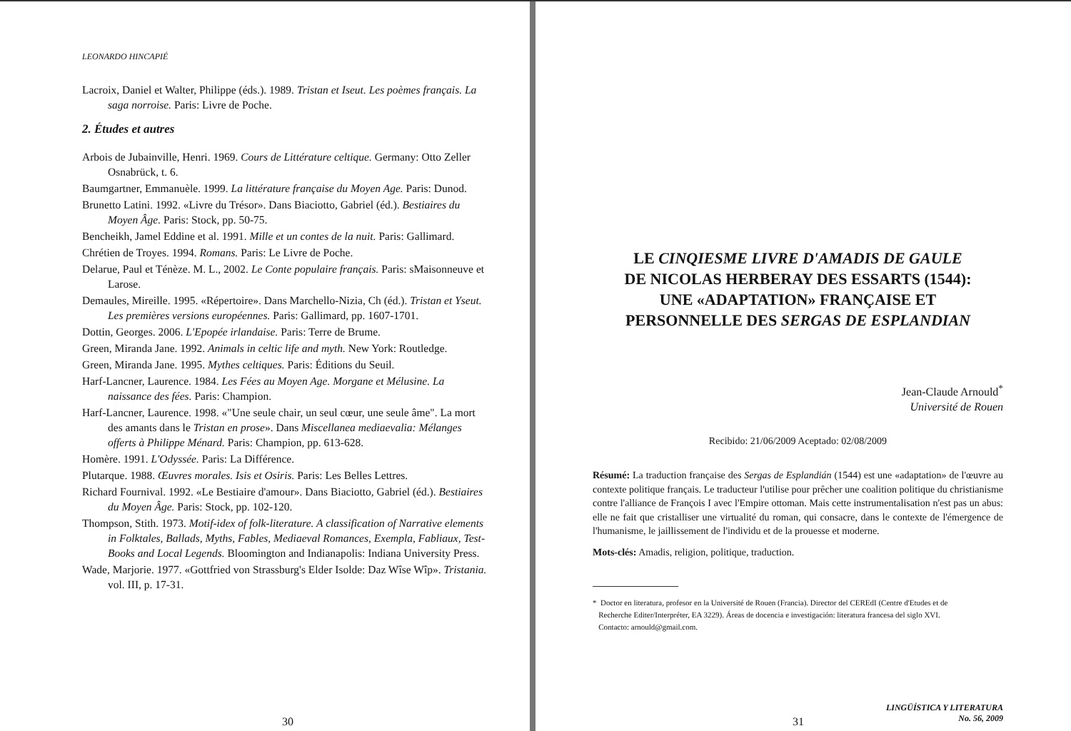LEONARDO HINCAPIÉ
Lacroix, Daniel et Walter, Philippe (éds.). 1989. Tristan et Iseut. Les poèmes français. La saga norroise. Paris: Livre de Poche.
2. Études et autres
Arbois de Jubainville, Henri. 1969. Cours de Littérature celtique. Germany: Otto Zeller Osnabrück, t. 6.
Baumgartner, Emmanuèle. 1999. La littérature française du Moyen Age. Paris: Dunod.
Brunetto Latini. 1992. «Livre du Trésor». Dans Biaciotto, Gabriel (éd.). Bestiaires du Moyen Âge. Paris: Stock, pp. 50-75.
Bencheikh, Jamel Eddine et al. 1991. Mille et un contes de la nuit. Paris: Gallimard.
Chrétien de Troyes. 1994. Romans. Paris: Le Livre de Poche.
Delarue, Paul et Ténèze. M. L., 2002. Le Conte populaire français. Paris: sMaisonneuve et Larose.
Demaules, Mireille. 1995. «Répertoire». Dans Marchello-Nizia, Ch (éd.). Tristan et Yseut. Les premières versions européennes. Paris: Gallimard, pp. 1607-1701.
Dottin, Georges. 2006. L'Epopée irlandaise. Paris: Terre de Brume.
Green, Miranda Jane. 1992. Animals in celtic life and myth. New York: Routledge.
Green, Miranda Jane. 1995. Mythes celtiques. Paris: Éditions du Seuil.
Harf-Lancner, Laurence. 1984. Les Fées au Moyen Age. Morgane et Mélusine. La naissance des fées. Paris: Champion.
Harf-Lancner, Laurence. 1998. «"Une seule chair, un seul cœur, une seule âme". La mort des amants dans le Tristan en prose». Dans Miscellanea mediaevalia: Mélanges offerts à Philippe Ménard. Paris: Champion, pp. 613-628.
Homère. 1991. L'Odyssée. Paris: La Différence.
Plutarque. 1988. Œuvres morales. Isis et Osiris. Paris: Les Belles Lettres.
Richard Fournival. 1992. «Le Bestiaire d'amour». Dans Biaciotto, Gabriel (éd.). Bestiaires du Moyen Âge. Paris: Stock, pp. 102-120.
Thompson, Stith. 1973. Motif-idex of folk-literature. A classification of Narrative elements in Folktales, Ballads, Myths, Fables, Mediaeval Romances, Exempla, Fabliaux, Test-Books and Local Legends. Bloomington and Indianapolis: Indiana University Press.
Wade, Marjorie. 1977. «Gottfried von Strassburg's Elder Isolde: Daz Wîse Wîp». Tristania. vol. III, p. 17-31.
30
LE CINQIESME LIVRE D'AMADIS DE GAULE
DE NICOLAS HERBERAY DES ESSARTS (1544):
UNE «ADAPTATION» FRANÇAISE ET
PERSONNELLE DES SERGAS DE ESPLANDIAN
Jean-Claude Arnould<sup>*</sup>
Université de Rouen
Recibido: 21/06/2009 Aceptado: 02/08/2009
Résumé: La traduction française des Sergas de Esplandián (1544) est une «adaptation» de l'œuvre au contexte politique français. Le traducteur l'utilise pour prêcher une coalition politique du christianisme contre l'alliance de François I avec l'Empire ottoman. Mais cette instrumentalisation n'est pas un abus: elle ne fait que cristalliser une virtualité du roman, qui consacre, dans le contexte de l'émergence de l'humanisme, le jaillissement de l'individu et de la prouesse et moderne.
Mots-clés: Amadis, religion, politique, traduction.
* Doctor en literatura, profesor en la Université de Rouen (Francia). Director del CEREdI (Centre d'Etudes et de
Recherche Editer/Interpréter, EA 3229). Áreas de docencia e investigación: literatura francesa del siglo XVI.
Contacto: arnould@gmail.com.
31
LINGÜÍSTICA Y LITERATURA
No. 56, 2009